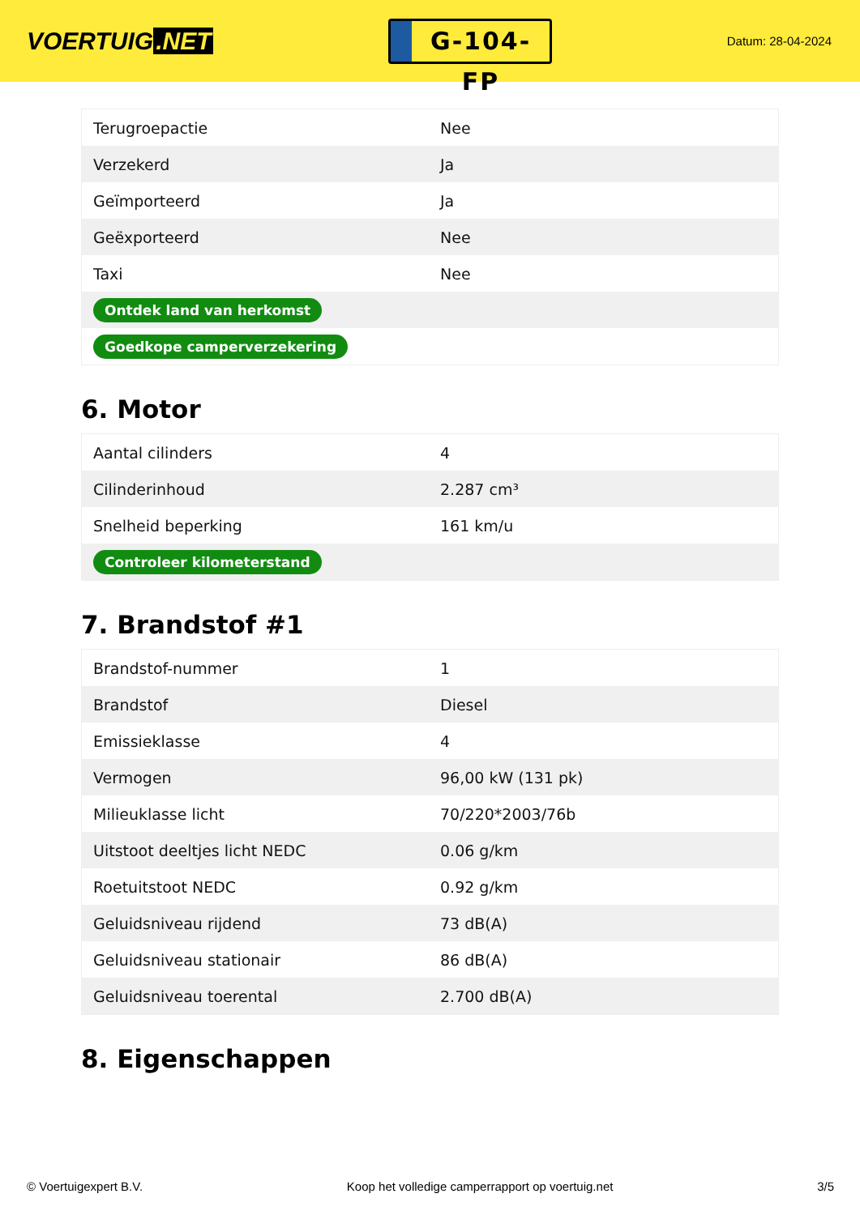VOERTUIG.NET
G-104-FP
Datum: 28-04-2024
| Terugroepactie | Nee |
| Verzekerd | Ja |
| Geïmporteerd | Ja |
| Geëxporteerd | Nee |
| Taxi | Nee |
| Ontdek land van herkomst | |
| Goedkope camperverzekering | |
6. Motor
| Aantal cilinders | 4 |
| Cilinderinhoud | 2.287 cm³ |
| Snelheid beperking | 161 km/u |
| Controleer kilometerstand | |
7. Brandstof #1
| Brandstof-nummer | 1 |
| Brandstof | Diesel |
| Emissieklasse | 4 |
| Vermogen | 96,00 kW (131 pk) |
| Milieuklasse licht | 70/220*2003/76b |
| Uitstoot deeltjes licht NEDC | 0.06 g/km |
| Roetuitstoot NEDC | 0.92 g/km |
| Geluidsniveau rijdend | 73 dB(A) |
| Geluidsniveau stationair | 86 dB(A) |
| Geluidsniveau toerental | 2.700 dB(A) |
8. Eigenschappen
© Voertuigexpert B.V. Koop het volledige camperrapport op voertuig.net 3/5